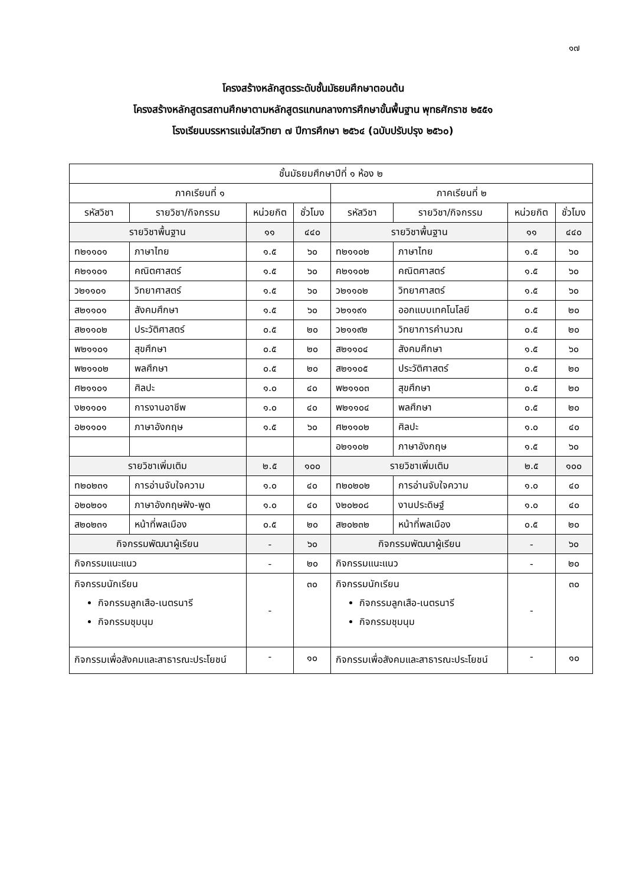๑๗
โครงสร้างหลักสูตรระดับชั้นมัธยมศึกษาตอนต้น
โครงสร้างหลักสูตรสถานศึกษาตามหลักสูตรแกนกลางการศึกษาขั้นพื้นฐาน พุทธศักราช ๒๕๕๑
โรงเรียนบรรหารแจ่มใสวิทยา ๗ ปีการศึกษา ๒๕๖๔ (ฉบับปรับปรุง ๒๕๖๐)
| ชั้นมัธยมศึกษาปีที่ ๑ ห้อง ๒ | | | | | | | |
| --- | --- | --- | --- | --- | --- | --- | --- |
| ภาคเรียนที่ ๑ | | | | ภาคเรียนที่ ๒ | | | |
| รหัสวิชา | รายวิชา/กิจกรรม | หน่วยกิต | ชั่วโมง | รหัสวิชา | รายวิชา/กิจกรรม | หน่วยกิต | ชั่วโมง |
| รายวิชาพื้นฐาน | | ๑๑ | ๔๔๐ | รายวิชาพื้นฐาน | | ๑๑ | ๔๔๐ |
| ท๒๑๑๐๑ | ภาษาไทย | ๑.๕ | ๖๐ | ท๒๑๑๐๒ | ภาษาไทย | ๑.๕ | ๖๐ |
| ค๒๑๑๐๑ | คณิตศาสตร์ | ๑.๕ | ๖๐ | ค๒๑๑๐๒ | คณิตศาสตร์ | ๑.๕ | ๖๐ |
| ว๒๑๑๐๑ | วิทยาศาสตร์ | ๑.๕ | ๖๐ | ว๒๑๑๐๒ | วิทยาศาสตร์ | ๑.๕ | ๖๐ |
| ส๒๑๑๐๑ | สังคมศึกษา | ๑.๕ | ๖๐ | ว๒๑๑๙๑ | ออกแบบเทคโนโลยี | ๐.๕ | ๒๐ |
| ส๒๑๑๐๒ | ประวัติศาสตร์ | ๐.๕ | ๒๐ | ว๒๑๑๙๒ | วิทยาการคำนวณ | ๐.๕ | ๒๐ |
| พ๒๑๑๐๑ | สุขศึกษา | ๐.๕ | ๒๐ | ส๒๑๑๐๔ | สังคมศึกษา | ๑.๕ | ๖๐ |
| พ๒๑๑๐๒ | พลศึกษา | ๐.๕ | ๒๐ | ส๒๑๑๐๕ | ประวัติศาสตร์ | ๐.๕ | ๒๐ |
| ศ๒๑๑๐๑ | ศิลปะ | ๑.๐ | ๔๐ | พ๒๑๑๐๓ | สุขศึกษา | ๐.๕ | ๒๐ |
| ง๒๑๑๐๑ | การงานอาชีพ | ๑.๐ | ๔๐ | พ๒๑๑๐๔ | พลศึกษา | ๐.๕ | ๒๐ |
| อ๒๑๑๐๑ | ภาษาอังกฤษ | ๑.๕ | ๖๐ | ศ๒๑๑๐๒ | ศิลปะ | ๑.๐ | ๔๐ |
| | | | | อ๒๑๑๐๒ | ภาษาอังกฤษ | ๑.๕ | ๖๐ |
| รายวิชาเพิ่มเติม | | ๒.๕ | ๑๐๐ | รายวิชาเพิ่มเติม | | ๒.๕ | ๑๐๐ |
| ท๒๐๒๓๑ | การอ่านจับใจความ | ๑.๐ | ๔๐ | ท๒๐๒๐๒ | การอ่านจับใจความ | ๑.๐ | ๔๐ |
| อ๒๐๒๐๑ | ภาษาอังกฤษฟัง-พูด | ๑.๐ | ๔๐ | ง๒๐๒๐๘ | งานประดิษฐ์ | ๑.๐ | ๔๐ |
| ส๒๐๒๓๑ | หน้าที่พลเมือง | ๐.๕ | ๒๐ | ส๒๐๒๓๒ | หน้าที่พลเมือง | ๐.๕ | ๒๐ |
| กิจกรรมพัฒนาผู้เรียน | | - | ๖๐ | กิจกรรมพัฒนาผู้เรียน | | - | ๖๐ |
| กิจกรรมแนะแนว | | - | ๒๐ | กิจกรรมแนะแนว | | - | ๒๐ |
| กิจกรรมนักเรียน กิจกรรมลูกเสือ-เนตรนารี กิจกรรมชุมนุม | | - | ๓๐ | กิจกรรมนักเรียน กิจกรรมลูกเสือ-เนตรนารี กิจกรรมชุมนุม | | - | ๓๐ |
| กิจกรรมเพื่อสังคมและสาธารณะประโยชน์ | | - | ๑๐ | กิจกรรมเพื่อสังคมและสาธารณะประโยชน์ | | - | ๑๐ |